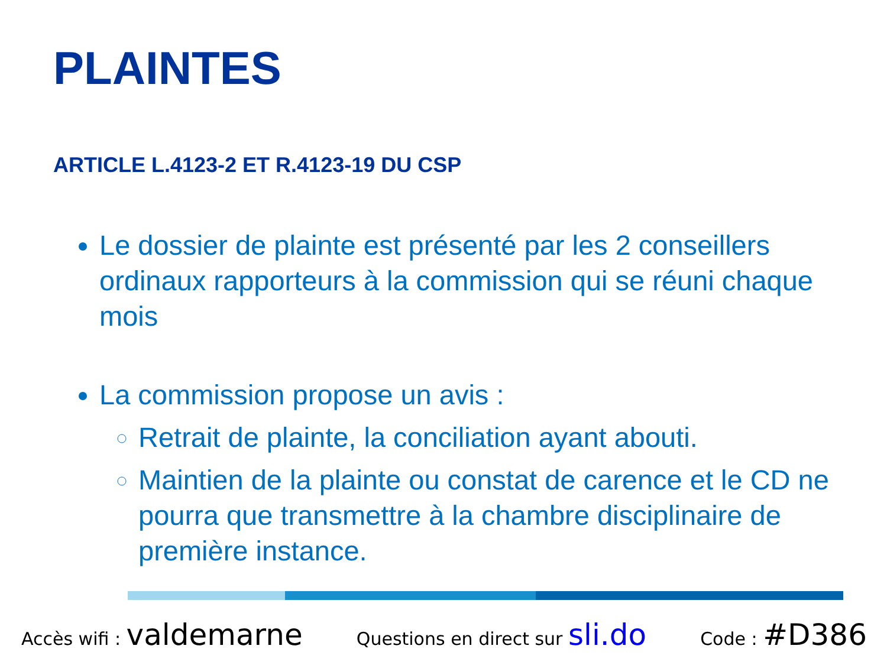PLAINTES
ARTICLE L.4123-2 ET R.4123-19 DU CSP
Le dossier de plainte est présenté par les 2 conseillers ordinaux rapporteurs à la commission qui se réuni chaque mois
La commission propose un avis :
Retrait de plainte, la conciliation ayant abouti.
Maintien de la plainte ou constat de carence et le CD ne pourra que transmettre à la chambre disciplinaire de première instance.
Accès wifi : valdemarne Questions en direct sur sli.do Code : #D386